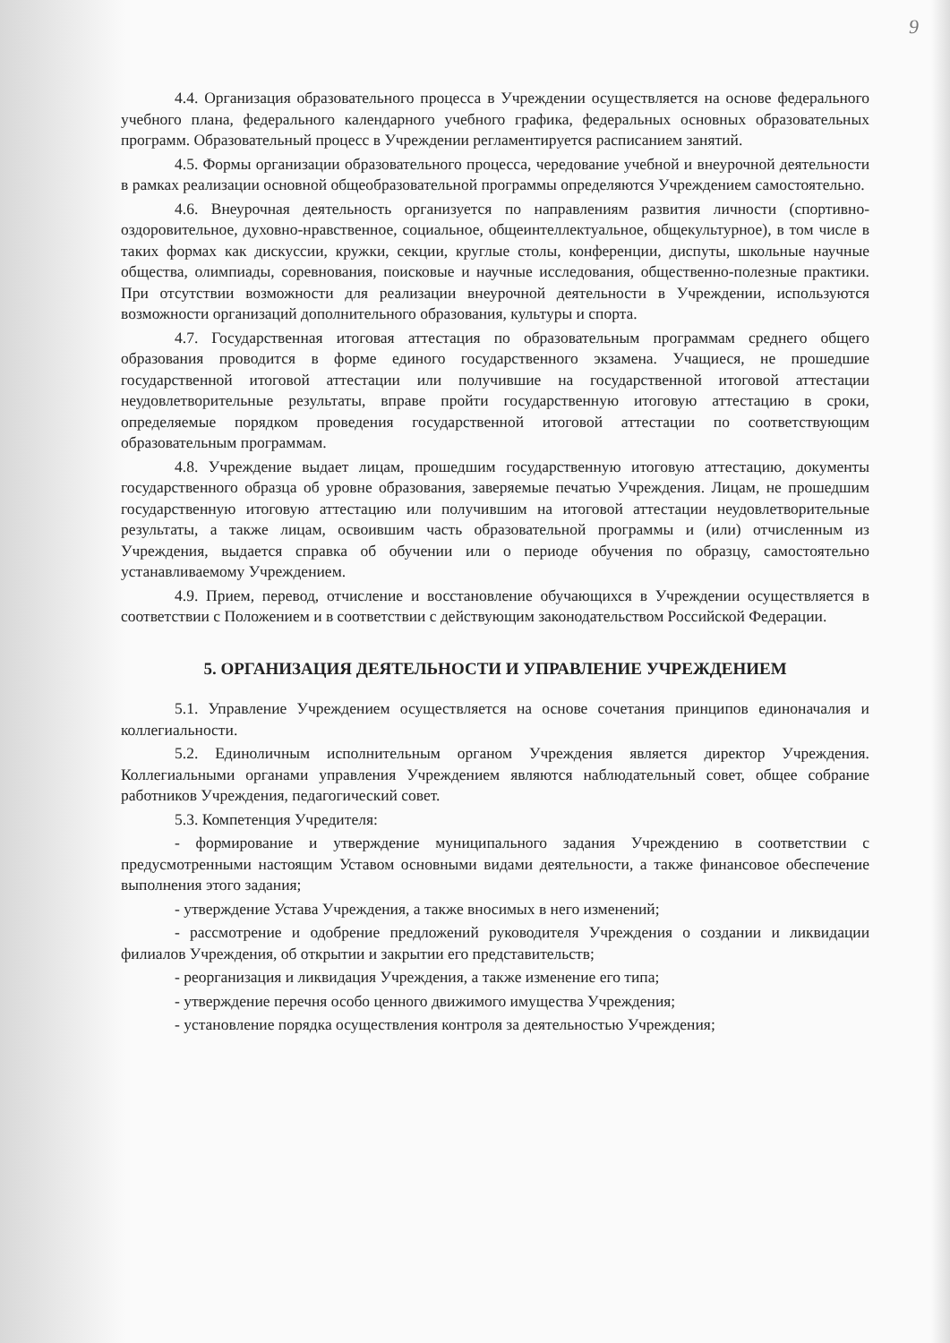9
4.4. Организация образовательного процесса в Учреждении осуществляется на основе федерального учебного плана, федерального календарного учебного графика, федеральных основных образовательных программ. Образовательный процесс в Учреждении регламентируется расписанием занятий.
4.5. Формы организации образовательного процесса, чередование учебной и внеурочной деятельности в рамках реализации основной общеобразовательной программы определяются Учреждением самостоятельно.
4.6. Внеурочная деятельность организуется по направлениям развития личности (спортивно-оздоровительное, духовно-нравственное, социальное, общеинтеллектуальное, общекультурное), в том числе в таких формах как дискуссии, кружки, секции, круглые столы, конференции, диспуты, школьные научные общества, олимпиады, соревнования, поисковые и научные исследования, общественно-полезные практики. При отсутствии возможности для реализации внеурочной деятельности в Учреждении, используются возможности организаций дополнительного образования, культуры и спорта.
4.7. Государственная итоговая аттестация по образовательным программам среднего общего образования проводится в форме единого государственного экзамена. Учащиеся, не прошедшие государственной итоговой аттестации или получившие на государственной итоговой аттестации неудовлетворительные результаты, вправе пройти государственную итоговую аттестацию в сроки, определяемые порядком проведения государственной итоговой аттестации по соответствующим образовательным программам.
4.8. Учреждение выдает лицам, прошедшим государственную итоговую аттестацию, документы государственного образца об уровне образования, заверяемые печатью Учреждения. Лицам, не прошедшим государственную итоговую аттестацию или получившим на итоговой аттестации неудовлетворительные результаты, а также лицам, освоившим часть образовательной программы и (или) отчисленным из Учреждения, выдается справка об обучении или о периоде обучения по образцу, самостоятельно устанавливаемому Учреждением.
4.9. Прием, перевод, отчисление и восстановление обучающихся в Учреждении осуществляется в соответствии с Положением и в соответствии с действующим законодательством Российской Федерации.
5. ОРГАНИЗАЦИЯ ДЕЯТЕЛЬНОСТИ И УПРАВЛЕНИЕ УЧРЕЖДЕНИЕМ
5.1. Управление Учреждением осуществляется на основе сочетания принципов единоначалия и коллегиальности.
5.2. Единоличным исполнительным органом Учреждения является директор Учреждения. Коллегиальными органами управления Учреждением являются наблюдательный совет, общее собрание работников Учреждения, педагогический совет.
5.3. Компетенция Учредителя:
- формирование и утверждение муниципального задания Учреждению в соответствии с предусмотренными настоящим Уставом основными видами деятельности, а также финансовое обеспечение выполнения этого задания;
- утверждение Устава Учреждения, а также вносимых в него изменений;
- рассмотрение и одобрение предложений руководителя Учреждения о создании и ликвидации филиалов Учреждения, об открытии и закрытии его представительств;
- реорганизация и ликвидация Учреждения, а также изменение его типа;
- утверждение перечня особо ценного движимого имущества Учреждения;
- установление порядка осуществления контроля за деятельностью Учреждения;